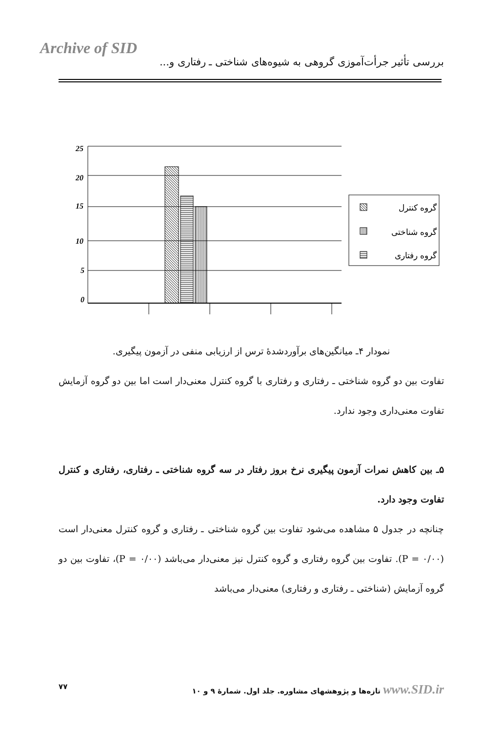Archive of SID
بررسی تأثیر جرأت‌آموزی گروهی به شیوه‌های شناختی ـ رفتاری و...
25
20
15
10
5
0
گروه کنترل
گروه شناختی
گروه رفتاری
نمودار ۴ـ میانگین‌های برآوردشدهٔ ترس از ارزیابی منفی در آزمون پیگیری.
تفاوت بین دو گروه شناختی ـ رفتاری و رفتاری با گروه کنترل معنی‌دار است اما بین دو گروه آزمایش تفاوت معنی‌داری وجود ندارد.
۵ـ بین کاهش نمرات آزمون پیگیری نرخ بروز رفتار در سه گروه شناختی ـ رفتاری، رفتاری و کنترل تفاوت وجود دارد.
چنانچه در جدول ۵ مشاهده می‌شود تفاوت بین گروه شناختی ـ رفتاری و گروه کنترل معنی‌دار است (P = ۰/۰۰). تفاوت بین گروه رفتاری و گروه کنترل نیز معنی‌دار می‌باشد (P = ۰/۰۰)، تفاوت بین دو گروه آزمایش (شناختی ـ رفتاری و رفتاری) معنی‌دار می‌باشد
تازه‌ها و پژوهشهای مشاوره. جلد اول. شمارهٔ ۹ و ۱۰ www.SID.ir ۷۷